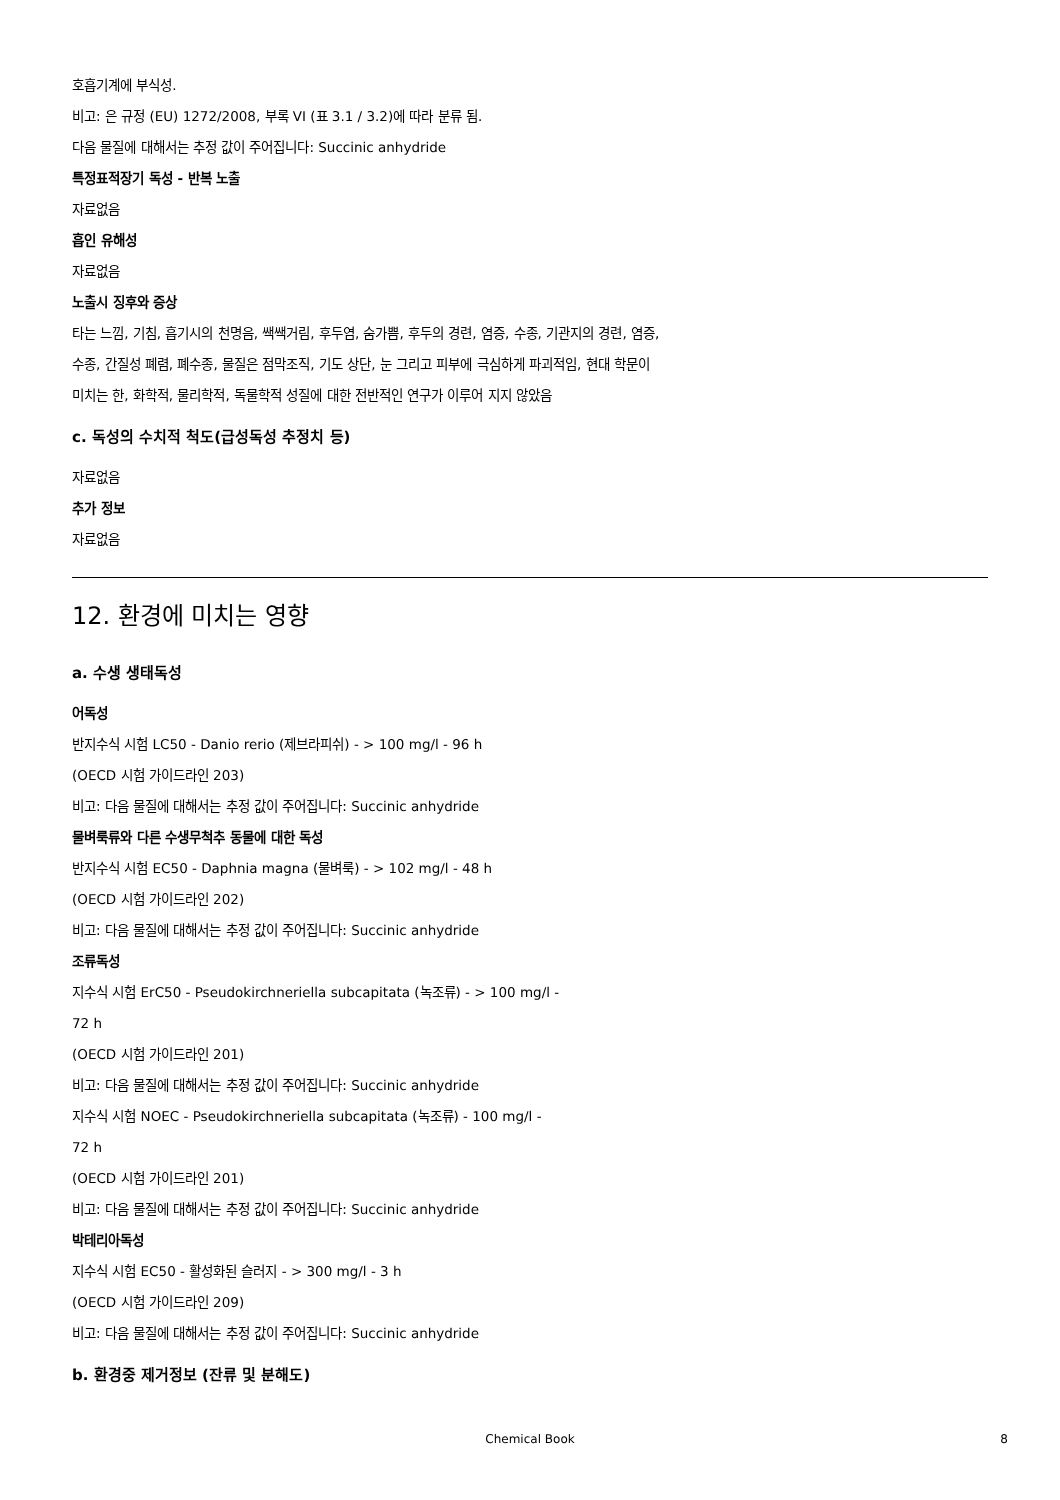호흡기계에 부식성.
비고: 은 규정 (EU) 1272/2008, 부록 VI (표 3.1 / 3.2)에 따라 분류 됨.
다음 물질에 대해서는 추정 값이 주어집니다: Succinic anhydride
특정표적장기 독성 - 반복 노출
자료없음
흡인 유해성
자료없음
노출시 징후와 증상
타는 느낌, 기침, 흡기시의 천명음, 쌕쌕거림, 후두염, 숨가쁨, 후두의 경련, 염증, 수종, 기관지의 경련, 염증,
수종, 간질성 폐렴, 폐수종, 물질은 점막조직, 기도 상단, 눈 그리고 피부에 극심하게 파괴적임, 현대 학문이
미치는 한, 화학적, 물리학적, 독물학적 성질에 대한 전반적인 연구가 이루어 지지 않았음
c. 독성의 수치적 척도(급성독성 추정치 등)
자료없음
추가 정보
자료없음
12. 환경에 미치는 영향
a. 수생 생태독성
어독성
반지수식 시험 LC50 - Danio rerio (제브라피쉬) - > 100 mg/l - 96 h
(OECD 시험 가이드라인 203)
비고: 다음 물질에 대해서는 추정 값이 주어집니다: Succinic anhydride
물벼룩류와 다른 수생무척추 동물에 대한 독성
반지수식 시험 EC50 - Daphnia magna (물벼룩) - > 102 mg/l - 48 h
(OECD 시험 가이드라인 202)
비고: 다음 물질에 대해서는 추정 값이 주어집니다: Succinic anhydride
조류독성
지수식 시험 ErC50 - Pseudokirchneriella subcapitata (녹조류) - > 100 mg/l -
72 h
(OECD 시험 가이드라인 201)
비고: 다음 물질에 대해서는 추정 값이 주어집니다: Succinic anhydride
지수식 시험 NOEC - Pseudokirchneriella subcapitata (녹조류) - 100 mg/l -
72 h
(OECD 시험 가이드라인 201)
비고: 다음 물질에 대해서는 추정 값이 주어집니다: Succinic anhydride
박테리아독성
지수식 시험 EC50 - 활성화된 슬러지 - > 300 mg/l - 3 h
(OECD 시험 가이드라인 209)
비고: 다음 물질에 대해서는 추정 값이 주어집니다: Succinic anhydride
b. 환경중 제거정보 (잔류 및 분해도)
Chemical Book
8